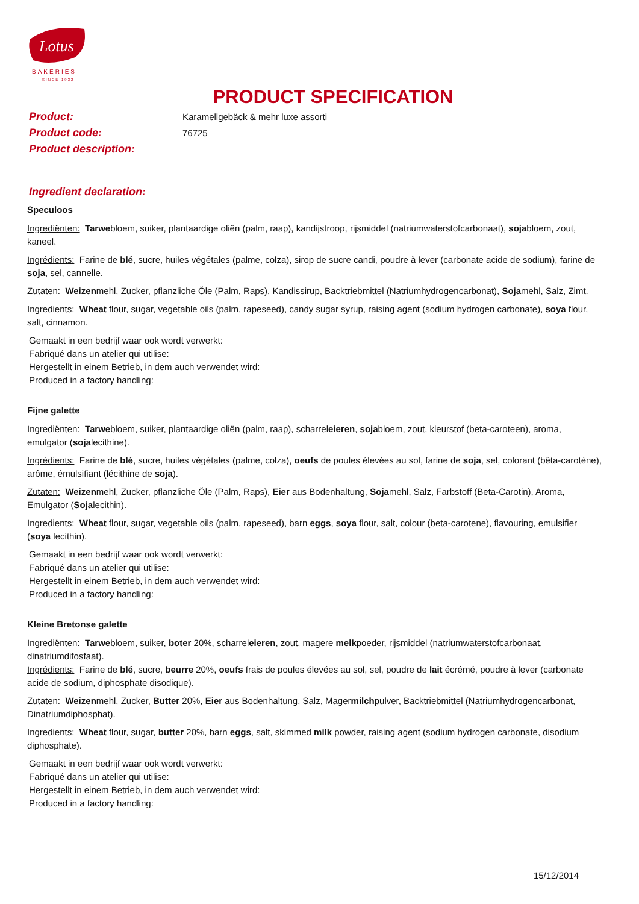Lotus
BAKERIES
SINCE 1932
PRODUCT SPECIFICATION
Product:
Karamellgebäck & mehr luxe assorti
Product code:
76725
Product description:
Ingredient declaration:
Speculoos
Ingrediënten: Tarwebloem, suiker, plantaardige oliën (palm, raap), kandijstroop, rijsmiddel (natriumwaterstofcarbonaat), sojabloem, zout, kaneel.
Ingrédients: Farine de blé, sucre, huiles végétales (palme, colza), sirop de sucre candi, poudre à lever (carbonate acide de sodium), farine de soja, sel, cannelle.
Zutaten: Weizenmehl, Zucker, pflanzliche Öle (Palm, Raps), Kandissirup, Backtriebmittel (Natriumhydrogencarbonat), Sojamehl, Salz, Zimt.
Ingredients: Wheat flour, sugar, vegetable oils (palm, rapeseed), candy sugar syrup, raising agent (sodium hydrogen carbonate), soya flour, salt, cinnamon.
Gemaakt in een bedrijf waar ook wordt verwerkt:
Fabriqué dans un atelier qui utilise:
Hergestellt in einem Betrieb, in dem auch verwendet wird:
Produced in a factory handling:
Fijne galette
Ingrediënten: Tarwebloem, suiker, plantaardige oliën (palm, raap), scharreleieren, sojabloem, zout, kleurstof (beta-caroteen), aroma, emulgator (sojalecithine).
Ingrédients: Farine de blé, sucre, huiles végétales (palme, colza), oeufs de poules élevées au sol, farine de soja, sel, colorant (bêta-carotène), arôme, émulsifiant (lécithine de soja).
Zutaten: Weizenmehl, Zucker, pflanzliche Öle (Palm, Raps), Eier aus Bodenhaltung, Sojamehl, Salz, Farbstoff (Beta-Carotin), Aroma, Emulgator (Sojalecithin).
Ingredients: Wheat flour, sugar, vegetable oils (palm, rapeseed), barn eggs, soya flour, salt, colour (beta-carotene), flavouring, emulsifier (soya lecithin).
Gemaakt in een bedrijf waar ook wordt verwerkt:
Fabriqué dans un atelier qui utilise:
Hergestellt in einem Betrieb, in dem auch verwendet wird:
Produced in a factory handling:
Kleine Bretonse galette
Ingrediënten: Tarwebloem, suiker, boter 20%, scharreleieren, zout, magere melkpoeder, rijsmiddel (natriumwaterstofcarbonaat, dinatriumdifosfaat).
Ingrédients: Farine de blé, sucre, beurre 20%, oeufs frais de poules élevées au sol, sel, poudre de lait écrémé, poudre à lever (carbonate acide de sodium, diphosphate disodique).
Zutaten: Weizenmehl, Zucker, Butter 20%, Eier aus Bodenhaltung, Salz, Magermilchpulver, Backtriebmittel (Natriumhydrogencarbonat, Dinatriumdiphosphat).
Ingredients: Wheat flour, sugar, butter 20%, barn eggs, salt, skimmed milk powder, raising agent (sodium hydrogen carbonate, disodium diphosphate).
Gemaakt in een bedrijf waar ook wordt verwerkt:
Fabriqué dans un atelier qui utilise:
Hergestellt in einem Betrieb, in dem auch verwendet wird:
Produced in a factory handling:
15/12/2014